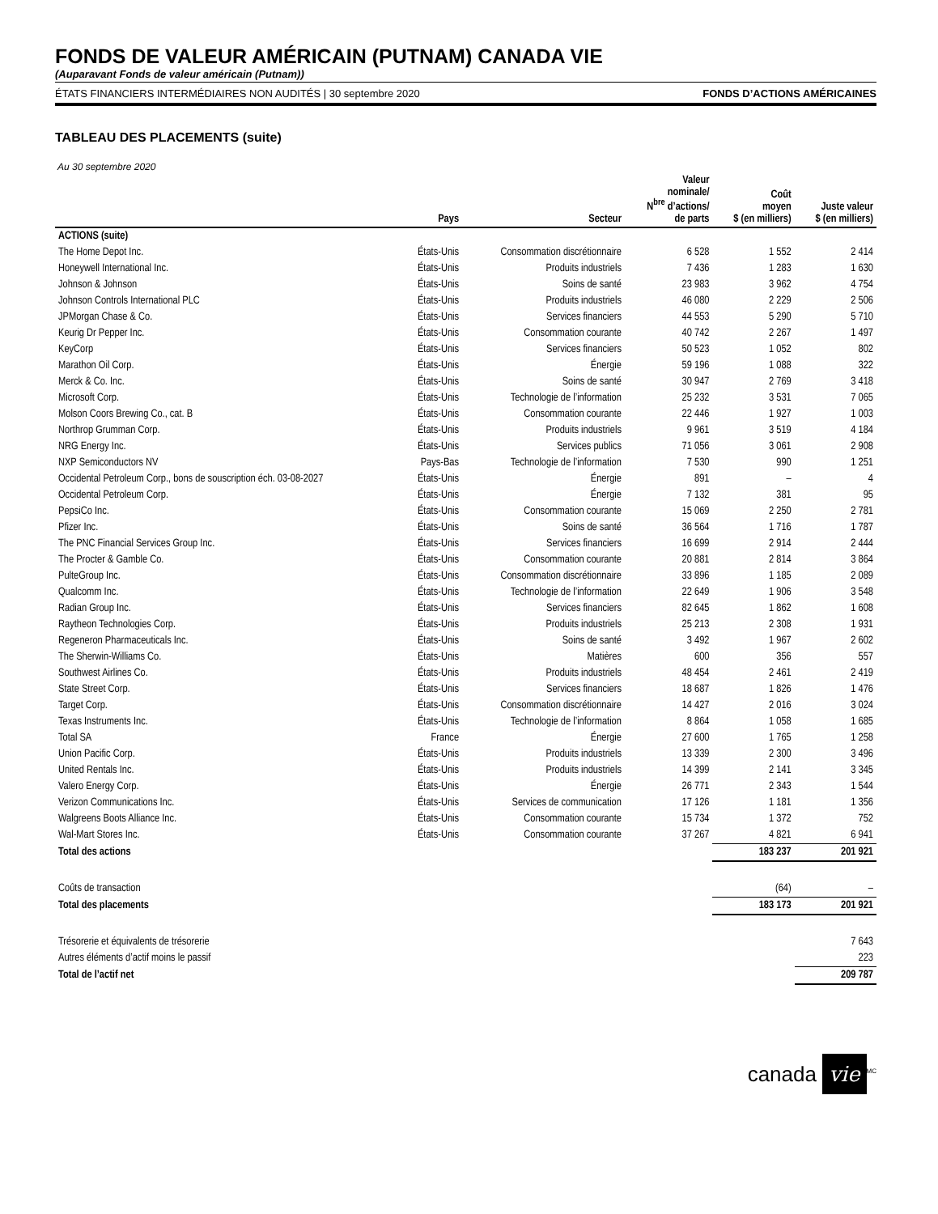FONDS DE VALEUR AMÉRICAIN (PUTNAM) CANADA VIE
(Auparavant Fonds de valeur américain (Putnam))
ÉTATS FINANCIERS INTERMÉDIAIRES NON AUDITÉS | 30 septembre 2020 FONDS D’ACTIONS AMÉRICAINES
TABLEAU DES PLACEMENTS (suite)
Au 30 septembre 2020
| | Pays | Secteur | Valeur nominale/ N<sup>bre</sup> d’actions/ de parts | Coût moyen $ (en milliers) | Juste valeur $ (en milliers) |
| --- | --- | --- | --- | --- | --- |
| ACTIONS (suite) | | | | | |
| The Home Depot Inc. | États-Unis | Consommation discrétionnaire | 6 528 | 1 552 | 2 414 |
| Honeywell International Inc. | États-Unis | Produits industriels | 7 436 | 1 283 | 1 630 |
| Johnson & Johnson | États-Unis | Soins de santé | 23 983 | 3 962 | 4 754 |
| Johnson Controls International PLC | États-Unis | Produits industriels | 46 080 | 2 229 | 2 506 |
| JPMorgan Chase & Co. | États-Unis | Services financiers | 44 553 | 5 290 | 5 710 |
| Keurig Dr Pepper Inc. | États-Unis | Consommation courante | 40 742 | 2 267 | 1 497 |
| KeyCorp | États-Unis | Services financiers | 50 523 | 1 052 | 802 |
| Marathon Oil Corp. | États-Unis | Énergie | 59 196 | 1 088 | 322 |
| Merck & Co. Inc. | États-Unis | Soins de santé | 30 947 | 2 769 | 3 418 |
| Microsoft Corp. | États-Unis | Technologie de l’information | 25 232 | 3 531 | 7 065 |
| Molson Coors Brewing Co., cat. B | États-Unis | Consommation courante | 22 446 | 1 927 | 1 003 |
| Northrop Grumman Corp. | États-Unis | Produits industriels | 9 961 | 3 519 | 4 184 |
| NRG Energy Inc. | États-Unis | Services publics | 71 056 | 3 061 | 2 908 |
| NXP Semiconductors NV | Pays-Bas | Technologie de l’information | 7 530 | 990 | 1 251 |
| Occidental Petroleum Corp., bons de souscription éch. 03-08-2027 | États-Unis | Énergie | 891 | – | 4 |
| Occidental Petroleum Corp. | États-Unis | Énergie | 7 132 | 381 | 95 |
| PepsiCo Inc. | États-Unis | Consommation courante | 15 069 | 2 250 | 2 781 |
| Pfizer Inc. | États-Unis | Soins de santé | 36 564 | 1 716 | 1 787 |
| The PNC Financial Services Group Inc. | États-Unis | Services financiers | 16 699 | 2 914 | 2 444 |
| The Procter & Gamble Co. | États-Unis | Consommation courante | 20 881 | 2 814 | 3 864 |
| PulteGroup Inc. | États-Unis | Consommation discrétionnaire | 33 896 | 1 185 | 2 089 |
| Qualcomm Inc. | États-Unis | Technologie de l’information | 22 649 | 1 906 | 3 548 |
| Radian Group Inc. | États-Unis | Services financiers | 82 645 | 1 862 | 1 608 |
| Raytheon Technologies Corp. | États-Unis | Produits industriels | 25 213 | 2 308 | 1 931 |
| Regeneron Pharmaceuticals Inc. | États-Unis | Soins de santé | 3 492 | 1 967 | 2 602 |
| The Sherwin-Williams Co. | États-Unis | Matières | 600 | 356 | 557 |
| Southwest Airlines Co. | États-Unis | Produits industriels | 48 454 | 2 461 | 2 419 |
| State Street Corp. | États-Unis | Services financiers | 18 687 | 1 826 | 1 476 |
| Target Corp. | États-Unis | Consommation discrétionnaire | 14 427 | 2 016 | 3 024 |
| Texas Instruments Inc. | États-Unis | Technologie de l’information | 8 864 | 1 058 | 1 685 |
| Total SA | France | Énergie | 27 600 | 1 765 | 1 258 |
| Union Pacific Corp. | États-Unis | Produits industriels | 13 339 | 2 300 | 3 496 |
| United Rentals Inc. | États-Unis | Produits industriels | 14 399 | 2 141 | 3 345 |
| Valero Energy Corp. | États-Unis | Énergie | 26 771 | 2 343 | 1 544 |
| Verizon Communications Inc. | États-Unis | Services de communication | 17 126 | 1 181 | 1 356 |
| Walgreens Boots Alliance Inc. | États-Unis | Consommation courante | 15 734 | 1 372 | 752 |
| Wal-Mart Stores Inc. | États-Unis | Consommation courante | 37 267 | 4 821 | 6 941 |
| Total des actions | | | | 183 237 | 201 921 |
| Coûts de transaction | | | | (64) | – |
| Total des placements | | | | 183 173 | 201 921 |
| Trésorerie et équivalents de trésorerie | | | | | 7 643 |
| Autres éléments d’actif moins le passif | | | | | 223 |
| Total de l’actif net | | | | | 209 787 |
canada vie<sup>MC</sup>